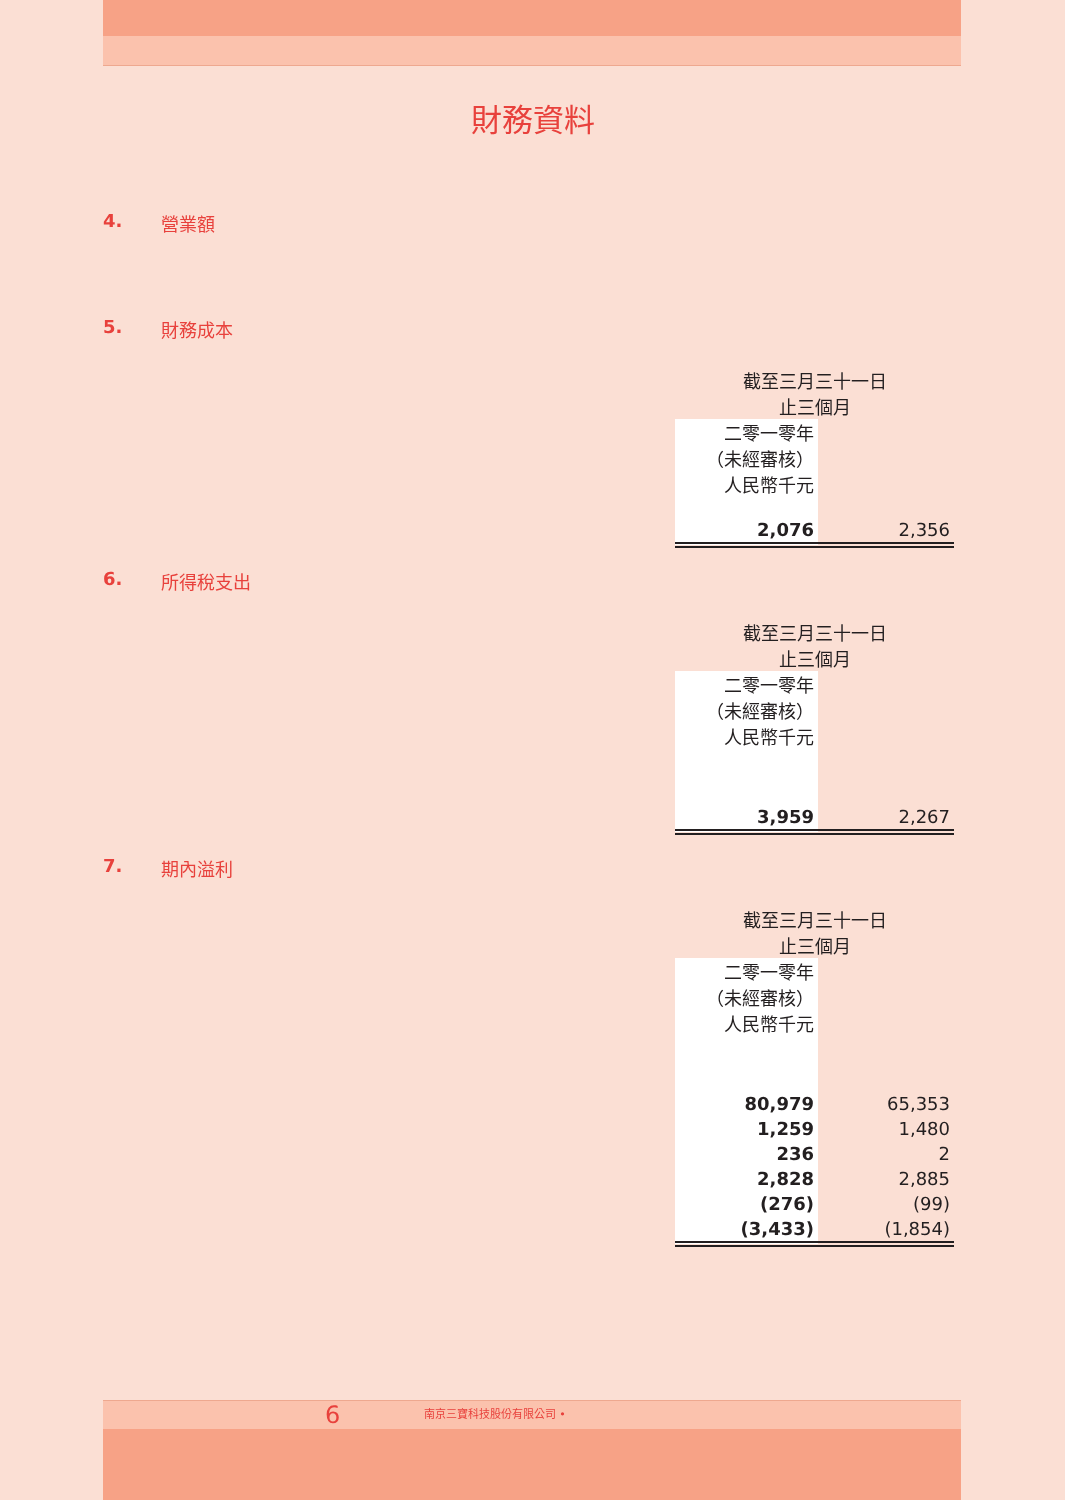財務資料
4. 營業額
5. 財務成本
| 截至三月三十一日 止三個月 | |
| 二零一零年 （未經審核） 人民幣千元 | |
| 2,076 | 2,356 |
6. 所得稅支出
| 截至三月三十一日 止三個月 | |
| 二零一零年 （未經審核） 人民幣千元 | |
| 3,959 | 2,267 |
7. 期內溢利
| 截至三月三十一日 止三個月 | |
| 二零一零年 （未經審核） 人民幣千元 | |
| 80,979 | 65,353 |
| 1,259 | 1,480 |
| 236 | 2 |
| 2,828 | 2,885 |
| (276) | (99) |
| (3,433) | (1,854) |
6 南京三寶科技股份有限公司 •